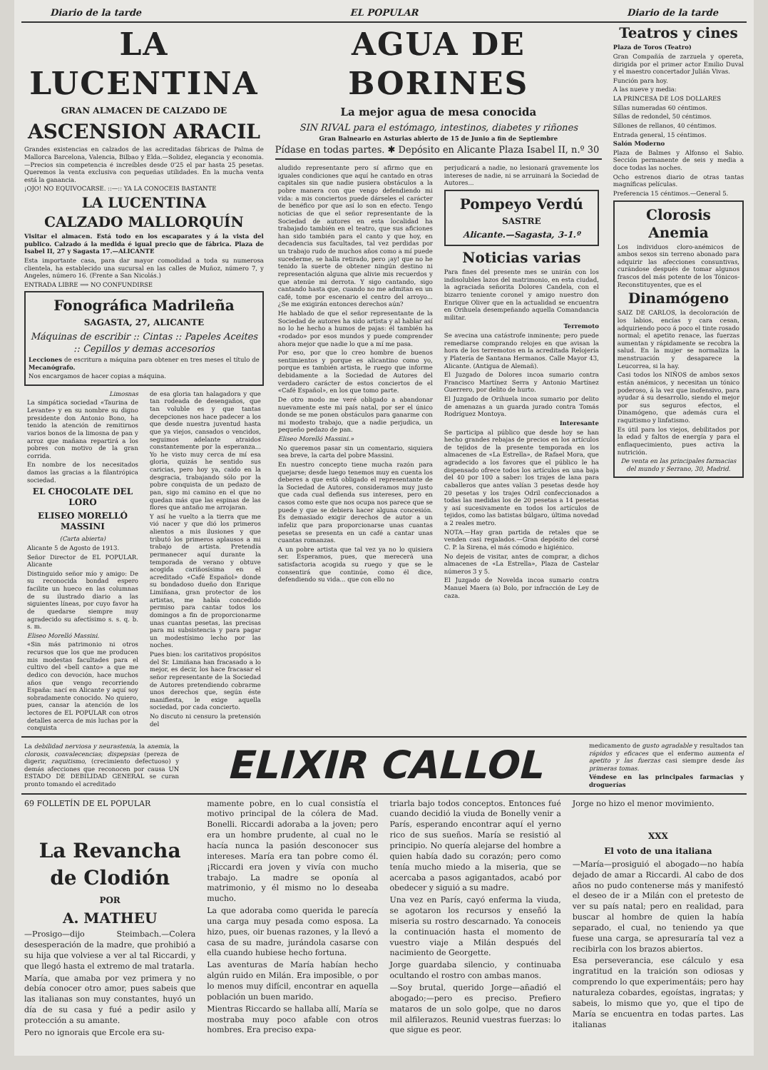Diario de la tarde EL POPULAR Diario de la tarde
LA LUCENTINA
GRAN ALMACEN DE CALZADO DE
ASCENSION ARACIL
Grandes existencias en calzados de las acreditadas fábricas de Palma de Mallorca Barcelona, Valencia, Bilbao y Elda.—Solidez, elegancia y economia.—Precios sin competencia é increíbles desde 0'25 el par hasta 25 pesetas. Queremos la venta exclusiva con pequeñas utilidades. En la mucha venta está la ganancia.
¡OJO! NO EQUIVOCARSE. ::—:: YA LA CONOCEIS BASTANTE
LA LUCENTINA
CALZADO MALLORQUÍN
Visitar el almacen. Está todo en los escaparates y á la vista del publico. Calzado á la medida é igual precio que de fábrica. Plaza de Isabel II, 27 y Sagasta 17.—ALICANTE
Esta importante casa, para dar mayor comodidad a toda su numerosa clientela, ha establecido una sucursal en las calles de Muñoz, número 7, y Angeles, número 16. (Frente a San Nicolás.)
ENTRADA LIBRE ⟹ NO CONFUNDIRSE
Fonográfica Madrileña
SAGASTA, 27, ALICANTE
Máquinas de escribir :: Cintas :: Papeles Aceites :: Cepillos y demas accesorios
Lecciones de escritura a máquina para obtener en tres meses el título de Mecanógrafo.
Nos encargamos de hacer copias a máquina.
Limosnas
La simpática sociedad «Taurina de Levante» y en su nombre su digno presidente don Antonio Bono, ha tenido la atención de remitirnos varios bonos de la limosna de pan y arroz que mañana repartirá a los pobres con motivo de la gran corrida.
En nombre de los necesitados damos las gracias a la filantrópica sociedad.
EL CHOCOLATE DEL LORO
ELISEO MORELLÓ MASSINI
(Carta abierta)
Alicante 5 de Agosto de 1913.
Señor Director de EL POPULAR. Alicante
Distinguido señor mío y amigo: De su reconocida bondad espero facilite un hueco en las columnas de su ilustrado diario a las siguientes líneas, por cuyo favor ha de quedarse siempre muy agradecido su afectísimo s. s. q. b. s. m.
Eliseo Morelló Massini.
«Sin más patrimonio ni otros recursos que los que me producen mis modestas facultades para el cultivo del «bell canto» a que me dedico con devoción, hace muchos años que vengo recorriendo España: nací en Alicante y aquí soy sobradamente conocido. No quiero, pues, cansar la atención de los lectores de EL POPULAR con otros detalles acerca de mis luchas por la conquista
de esa gloria tan halagadora y que tan rodeada de desengaños, que tan voluble es y que tantas decepciones nos hace padecer a los que desde nuestra juventud hasta que ya viejos, cansados o vencidos, seguimos adelante atraidos constantemente por la esperanza... Yo he visto muy cerca de mí esa gloria, quizás he sentido sus caricias, pero hoy ya, caido en la desgracia, trabajando sólo por la pobre conquista de un pedazo de pan, sigo mi camino en el que no quedan más que las espinas de las flores que antaño me arrojaran.
Y así he vuelto a la tierra que me vió nacer y que dió los primeros alientos a mis ilusiones y que tributó los primeros aplausos a mi trabajo de artista. Pretendía permanecer aquí durante la temporada de verano y obtuve acogida cariñosísima en el acreditado «Café Español» donde su bondadoso dueño don Enrique Limiñana, gran protector de los artistas, me había concedido permiso para cantar todos los domingos a fin de proporcionarme unas cuantas pesetas, las precisas para mi subsistencia y para pagar un modestísimo lecho por las noches.
Pues bien: los caritativos propósitos del Sr. Limiñana han fracasado a lo mejor, es decir, los hace fracasar el señor representante de la Sociedad de Autores pretendiendo cobrarme unos derechos que, según éste manifiesta, le exige aquella sociedad, por cada concierto.
No discuto ni censuro la pretensión del
AGUA DE BORINES
La mejor agua de mesa conocida
SIN RIVAL para el estómago, intestinos, diabetes y riñones
Gran Balneario en Asturias abierto de 15 de Junio a fin de Septiembre
Pídase en todas partes. ✱ Depósito en Alicante Plaza Isabel II, n.º 30
aludido representante pero sí afirmo que en iguales condiciones que aquí he cantado en otras capitales sin que nadie pusiera obstáculos a la pobre manera con que vengo defendiendo mi vida: a mis conciertos puede dárseles el carácter de benéfico por que así lo son en efecto. Tengo noticias de que el señor representante de la Sociedad de autores en esta localidad ha trabajado también en el teatro, que sus aficiones han sido también para el canto y que hoy, en decadencia sus facultades, tal vez perdidas por un trabajo rudo de muchos años como a mí puede sucederme, se halla retirado, pero ¡ay! que no he tenido la suerte de obtener ningún destino ni representación alguna que alivie mis recuerdos y que atenúe mi derrota. Y sigo cantando, sigo cantando hasta que, cuando no me admitan en un café, tome por escenario el centro del arroyo... ¿Se me exigirán entonces derechos aún?
He hablado de que el señor representante de la Sociedad de autores ha sido artista y al hablar así no lo he hecho a humos de pajas: él también ha «rodado» por esos mundos y puede comprender ahora mejor que nadie lo que a mí me pasa.
Por eso, por que lo creo hombre de buenos sentimientos y porque es alicantino como yo, porque es también artista, le ruego que informe debidamente a la Sociedad de Autores del verdadero carácter de estos conciertos de el «Café Español», en los que tomo parte.
De otro modo me veré obligado a abandonar nuevamente este mi país natal, por ser el único donde se me ponen obstáculos para ganarme con mi modesto trabajo, que a nadie perjudica, un pequeño pedazo de pan.
Eliseo Morelló Massini.»
No queremos pasar sin un comentario, siquiera sea breve, la carta del pobre Massini.
En nuestro concepto tiene mucha razón para quejarse; desde luego tenemos muy en cuenta los deberes a que está obligado el representante de la Sociedad de Autores, consideramos muy justo que cada cual defienda sus intereses, pero en casos como este que nos ocupa nos parece que se puede y que se debiera hacer alguna concesión. Es demasiado exigir derechos de autor a un infeliz que para proporcionarse unas cuantas pesetas se presenta en un café a cantar unas cuantas romanzas.
A un pobre artista que tal vez ya no lo quisiera ser. Esperamos, pues, que merecerá una satisfactoria acogida su ruego y que se le consentirá que continúe, como él dice, defendiendo su vida... que con ello no
perjudicará a nadie, no lesionará gravemente los intereses de nadie, ni se arruinará la Sociedad de Autores...
Pompeyo Verdú
SASTRE
Alicante.—Sagasta, 3-1.º
Noticias varias
Para fines del presente mes se unirán con los indisolubles lazos del matrimonio, en esta ciudad, la agraciada señorita Dolores Candela, con el bizarro teniente coronel y amigo nuestro don Enrique Oliver que en la actualidad se encuentra en Orihuela desempeñando aquella Comandancia militar.
Terremoto
Se avecina una catástrofe inminente; pero puede remediarse comprando relojes en que avisan la hora de los terremotos en la acreditada Relojería y Platería de Santana Hermanos. Calle Mayor 43, Alicante. (Antigua de Alemañ).
El Juzgado de Dolores incoa sumario contra Francisco Martínez Serra y Antonio Martínez Guerrero, por delito de hurto.
El Juzgado de Orihuela incoa sumario por delito de amenazas a un guarda jurado contra Tomás Rodríguez Montoya.
Interesante
Se participa al público que desde hoy se han hecho grandes rebajas de precios en los artículos de tejidos de la presente temporada en los almacenes de «La Estrella», de Rafael Mora, que agradecido a los favores que el público le ha dispensado ofrece todos los artículos en una baja del 40 por 100 a saber: los trajes de lana para caballeros que antes valían 3 pesetas desde hoy 20 pesetas y los trajes Odril confeccionados a todas las medidas los de 20 pesetas a 14 pesetas y así sucesivamente en todos los artículos de tejidos, como las batistas búlgaro, última novedad a 2 reales metro.
NOTA.—Hay gran partida de retales que se venden casi regalados.—Gran depósito del corsé C. P. la Sirena, el más cómodo e higiénico.
No dejeis de visitar, antes de comprar, a dichos almacenes de «La Estrella», Plaza de Castelar números 3 y 5.
El Juzgado de Novelda incoa sumario contra Manuel Maera (a) Bolo, por infracción de Ley de caza.
Teatros y cines
Plaza de Toros (Teatro)
Gran Compañía de zarzuela y opereta, dirigida por el primer actor Emilio Duval y el maestro concertador Julián Vivas.
Función para hoy.
A las nueve y media:
LA PRINCESA DE LOS DOLLARES
Sillas numeradas 60 céntimos.
Sillas de redondel, 50 céntimos.
Sillones de rellanos, 40 céntimos.
Entrada general, 15 céntimos.
Salón Moderno
Plaza de Balmes y Alfonso el Sabio. Sección permanente de seis y media a doce todas las noches.
Ocho estrenos diario de otras tantas magníficas películas.
Preferencia 15 céntimos.—General 5.
Clorosis Anemia
Los individuos cloro-anémicos de ambos sexos sin terreno abonado para adquirir las afecciones consuntivas, curándose después de tomar algunos frascos del más potente de los Tónicos-Reconstituyentes, que es el
Dinamógeno
SAIZ DE CARLOS, la decoloración de los labios, encías y cara cesan, adquiriendo poco á poco el tinte rosado normal; el apetito renace, las fuerzas aumentan y rápidamente se recobra la salud. En la mujer se normaliza la menstruación y desaparece la Leucorrea, si la hay.
Casi todos los NIÑOS de ambos sexos están anémicos, y necesitan un tónico poderoso, á la vez que inofensivo, para ayudar á su desarrollo, siendo el mejor por sus seguros efectos, el Dinamógeno, que además cura el raquitismo y linfatismo.
Es útil para los viejos, debilitados por la edad y faltos de energía y para el enflaquecimiento, pues activa la nutrición.
De venta en las principales farmacias del mundo y Serrano, 30, Madrid.
La debilidad nerviosa y neurastenia, la anemia, la clorosis, convalecencias; dispepsias (pereza de digerir, raquitismo, (crecimiento defectuoso) y demás afecciones que reconocen por causa UN ESTADO DE DEBILIDAD GENERAL se curan pronto tomando el acreditado
ELIXIR CALLOL
medicamento de gusto agradable y resultados tan rápidos y eficaces que el enfermo aumenta el apetito y las fuerzas casi siempre desde las primeras tomas.
Véndese en las principales farmacias y droguerías
69 FOLLETÍN DE EL POPULAR
La Revancha de Clodión
POR
A. MATHEU
—Prosigo—dijo Steimbach.—Colera desesperación de la madre, que prohibió a su hija que volviese a ver al tal Riccardi, y que llegó hasta el extremo de mal tratarla.
María, que amaba por vez primera y no debía conocer otro amor, pues sabeis que las italianas son muy constantes, huyó un día de su casa y fué a pedir asilo y protección a su amante.
Pero no ignorais que Ercole era su-
mamente pobre, en lo cual consistía el motivo principal de la cólera de Mad. Bonelli. Riccardi adoraba a la joven; pero era un hombre prudente, al cual no le hacía nunca la pasión desconocer sus intereses. María era tan pobre como él. ¡Riccardi era joven y vivía con mucho trabajo. La madre se oponía al matrimonio, y él mismo no lo deseaba mucho.
La que adoraba como querida le parecía una carga muy pesada como esposa. La hizo, pues, oir buenas razones, y la llevó a casa de su madre, jurándola casarse con ella cuando hubiese hecho fortuna.
Las aventuras de María habían hecho algún ruido en Milán. Era imposible, o por lo menos muy difícil, encontrar en aquella población un buen marido.
Mientras Riccardo se hallaba allí, María se mostraba muy poco afable con otros hombres. Era preciso expa-
triarla bajo todos conceptos. Entonces fué cuando decidió la viuda de Bonelly venir a París, esperando encontrar aquí el yerno rico de sus sueños. María se resistió al principio. No quería alejarse del hombre a quien había dado su corazón; pero como tenía mucho miedo a la miseria, que se acercaba a pasos agigantados, acabó por obedecer y siguió a su madre.
Una vez en París, cayó enferma la viuda, se agotaron los recursos y enseñó la miseria su rostro descarnado. Ya conoceis la continuación hasta el momento de vuestro viaje a Milán después del nacimiento de Georgette.
Jorge guardaba silencio, y continuaba ocultando el rostro con ambas manos.
—Soy brutal, querido Jorge—añadió el abogado;—pero es preciso. Prefiero mataros de un solo golpe, que no daros mil alfilerazos. Reunid vuestras fuerzas: lo que sigue es peor.
Jorge no hizo el menor movimiento.
XXX
El voto de una italiana
—María—prosiguió el abogado—no había dejado de amar a Riccardi. Al cabo de dos años no pudo contenerse más y manifestó el deseo de ir a Milán con el pretesto de ver su país natal; pero en realidad, para buscar al hombre de quien la había separado, el cual, no teniendo ya que fuese una carga, se apresuraría tal vez a recibirla con los brazos abiertos.
Esa perseverancia, ese cálculo y esa ingratitud en la traición son odiosas y comprendo lo que experimentáis; pero hay naturaleza cobardes, egoístas, ingratas; y sabeis, lo mismo que yo, que el tipo de María se encuentra en todas partes. Las italianas